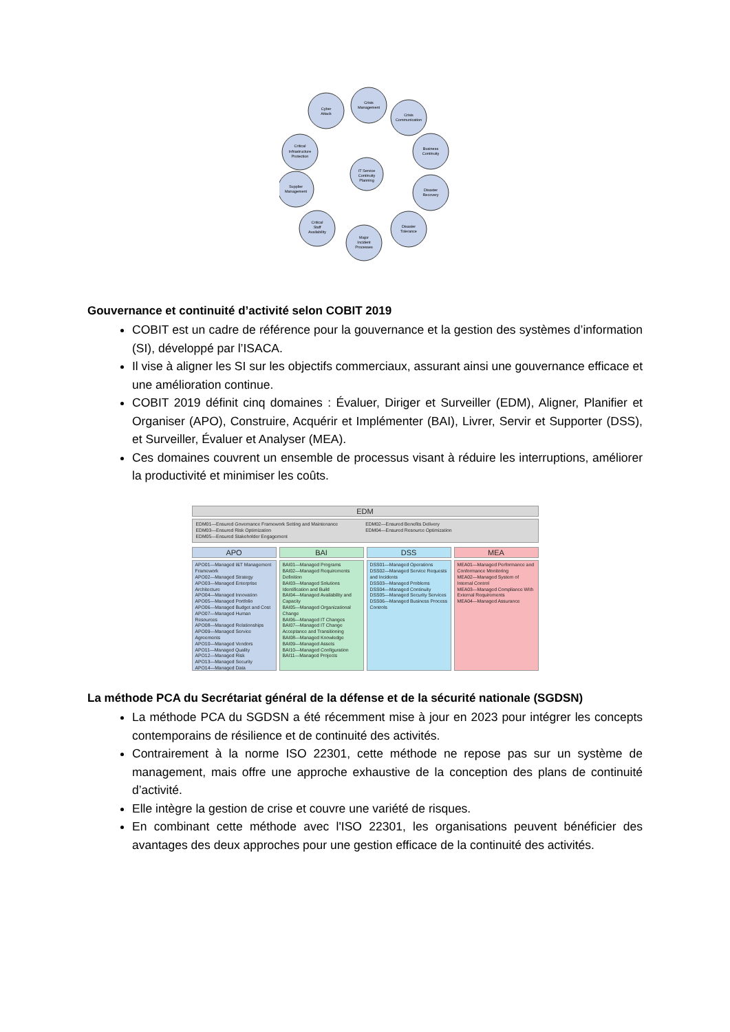IT Service
Continuity
Planning
Cyber
Attack
Crisis
Management
Crisis
Communication
Critical
Infrastructure
Protection
Business
Continuity
Supplier
Management
Disaster
Recovery
Critical
Staff
Availability
Disaster
Tolerance
Major
Incident
Processes
Gouvernance et continuité d’activité selon COBIT 2019
COBIT est un cadre de référence pour la gouvernance et la gestion des systèmes d’information (SI), développé par l’ISACA.
Il vise à aligner les SI sur les objectifs commerciaux, assurant ainsi une gouvernance efficace et une amélioration continue.
COBIT 2019 définit cinq domaines : Évaluer, Diriger et Surveiller (EDM), Aligner, Planifier et Organiser (APO), Construire, Acquérir et Implémenter (BAI), Livrer, Servir et Supporter (DSS), et Surveiller, Évaluer et Analyser (MEA).
Ces domaines couvrent un ensemble de processus visant à réduire les interruptions, améliorer la productivité et minimiser les coûts.
EDM
EDM01—Ensured Governance Framework Setting and Maintenance
EDM03—Ensured Risk Optimization
EDM05—Ensured Stakeholder Engagement
EDM02—Ensured Benefits Delivery
EDM04—Ensured Resource Optimization
APO
APO01—Managed I&T Management Framework
APO02—Managed Strategy
APO03—Managed Enterprise Architecture
APO04—Managed Innovation
APO05—Managed Portfolio
APO06—Managed Budget and Cost
APO07—Managed Human Resources
APO08—Managed Relationships
APO09—Managed Service Agreements
APO10—Managed Vendors
APO11—Managed Quality
APO12—Managed Risk
APO13—Managed Security
APO14—Managed Data
BAI
BAI01—Managed Programs
BAI02—Managed Requirements Definition
BAI03—Managed Solutions Identification and Build
BAI04—Managed Availability and Capacity
BAI05—Managed Organizational Change
BAI06—Managed IT Changes
BAI07—Managed IT Change Acceptance and Transitioning
BAI08—Managed Knowledge
BAI09—Managed Assets
BAI10—Managed Configuration
BAI11—Managed Projects
DSS
DSS01—Managed Operations
DSS02—Managed Service Requests and Incidents
DSS03—Managed Problems
DSS04—Managed Continuity
DSS05—Managed Security Services
DSS06—Managed Business Process Controls
MEA
MEA01—Managed Performance and Conformance Monitoring
MEA02—Managed System of Internal Control
MEA03—Managed Compliance With External Requirements
MEA04—Managed Assurance
La méthode PCA du Secrétariat général de la défense et de la sécurité nationale (SGDSN)
La méthode PCA du SGDSN a été récemment mise à jour en 2023 pour intégrer les concepts contemporains de résilience et de continuité des activités.
Contrairement à la norme ISO 22301, cette méthode ne repose pas sur un système de management, mais offre une approche exhaustive de la conception des plans de continuité d’activité.
Elle intègre la gestion de crise et couvre une variété de risques.
En combinant cette méthode avec l'ISO 22301, les organisations peuvent bénéficier des avantages des deux approches pour une gestion efficace de la continuité des activités.